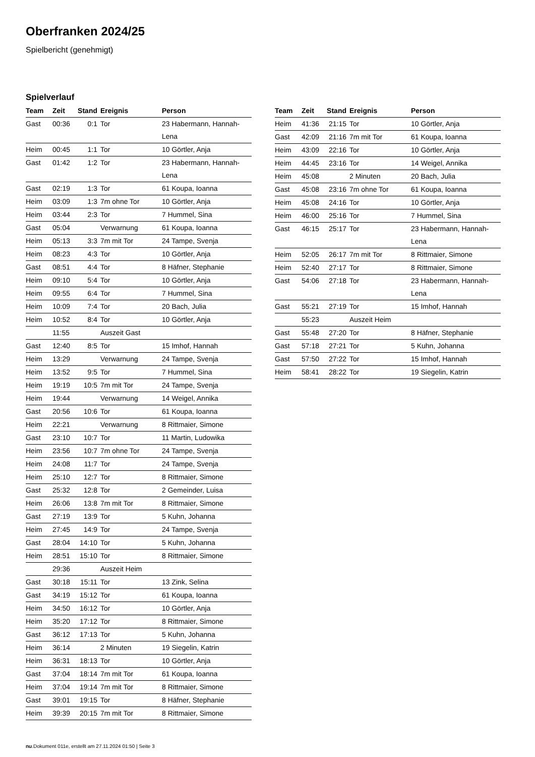Oberfranken 2024/25
Spielbericht (genehmigt)
Spielverlauf
| Team | Zeit | Stand | Ereignis | Person |
| --- | --- | --- | --- | --- |
| Gast | 00:36 | 0:1 | Tor | 23 Habermann, Hannah- Lena |
| Heim | 00:45 | 1:1 | Tor | 10 Görtler, Anja |
| Gast | 01:42 | 1:2 | Tor | 23 Habermann, Hannah- Lena |
| Gast | 02:19 | 1:3 | Tor | 61 Koupa, Ioanna |
| Heim | 03:09 | 1:3 | 7m ohne Tor | 10 Görtler, Anja |
| Heim | 03:44 | 2:3 | Tor | 7 Hummel, Sina |
| Gast | 05:04 | | Verwarnung | 61 Koupa, Ioanna |
| Heim | 05:13 | 3:3 | 7m mit Tor | 24 Tampe, Svenja |
| Heim | 08:23 | 4:3 | Tor | 10 Görtler, Anja |
| Gast | 08:51 | 4:4 | Tor | 8 Häfner, Stephanie |
| Heim | 09:10 | 5:4 | Tor | 10 Görtler, Anja |
| Heim | 09:55 | 6:4 | Tor | 7 Hummel, Sina |
| Heim | 10:09 | 7:4 | Tor | 20 Bach, Julia |
| Heim | 10:52 | 8:4 | Tor | 10 Görtler, Anja |
| | 11:55 | | Auszeit Gast | |
| Gast | 12:40 | 8:5 | Tor | 15 Imhof, Hannah |
| Heim | 13:29 | | Verwarnung | 24 Tampe, Svenja |
| Heim | 13:52 | 9:5 | Tor | 7 Hummel, Sina |
| Heim | 19:19 | 10:5 | 7m mit Tor | 24 Tampe, Svenja |
| Heim | 19:44 | | Verwarnung | 14 Weigel, Annika |
| Gast | 20:56 | 10:6 | Tor | 61 Koupa, Ioanna |
| Heim | 22:21 | | Verwarnung | 8 Rittmaier, Simone |
| Gast | 23:10 | 10:7 | Tor | 11 Martin, Ludowika |
| Heim | 23:56 | 10:7 | 7m ohne Tor | 24 Tampe, Svenja |
| Heim | 24:08 | 11:7 | Tor | 24 Tampe, Svenja |
| Heim | 25:10 | 12:7 | Tor | 8 Rittmaier, Simone |
| Gast | 25:32 | 12:8 | Tor | 2 Gemeinder, Luisa |
| Heim | 26:06 | 13:8 | 7m mit Tor | 8 Rittmaier, Simone |
| Gast | 27:19 | 13:9 | Tor | 5 Kuhn, Johanna |
| Heim | 27:45 | 14:9 | Tor | 24 Tampe, Svenja |
| Gast | 28:04 | 14:10 | Tor | 5 Kuhn, Johanna |
| Heim | 28:51 | 15:10 | Tor | 8 Rittmaier, Simone |
| | 29:36 | | Auszeit Heim | |
| Gast | 30:18 | 15:11 | Tor | 13 Zink, Selina |
| Gast | 34:19 | 15:12 | Tor | 61 Koupa, Ioanna |
| Heim | 34:50 | 16:12 | Tor | 10 Görtler, Anja |
| Heim | 35:20 | 17:12 | Tor | 8 Rittmaier, Simone |
| Gast | 36:12 | 17:13 | Tor | 5 Kuhn, Johanna |
| Heim | 36:14 | | 2 Minuten | 19 Siegelin, Katrin |
| Heim | 36:31 | 18:13 | Tor | 10 Görtler, Anja |
| Gast | 37:04 | 18:14 | 7m mit Tor | 61 Koupa, Ioanna |
| Heim | 37:04 | 19:14 | 7m mit Tor | 8 Rittmaier, Simone |
| Gast | 39:01 | 19:15 | Tor | 8 Häfner, Stephanie |
| Heim | 39:39 | 20:15 | 7m mit Tor | 8 Rittmaier, Simone |
| Team | Zeit | Stand | Ereignis | Person |
| --- | --- | --- | --- | --- |
| Heim | 41:36 | 21:15 | Tor | 10 Görtler, Anja |
| Gast | 42:09 | 21:16 | 7m mit Tor | 61 Koupa, Ioanna |
| Heim | 43:09 | 22:16 | Tor | 10 Görtler, Anja |
| Heim | 44:45 | 23:16 | Tor | 14 Weigel, Annika |
| Heim | 45:08 | | 2 Minuten | 20 Bach, Julia |
| Gast | 45:08 | 23:16 | 7m ohne Tor | 61 Koupa, Ioanna |
| Heim | 45:08 | 24:16 | Tor | 10 Görtler, Anja |
| Heim | 46:00 | 25:16 | Tor | 7 Hummel, Sina |
| Gast | 46:15 | 25:17 | Tor | 23 Habermann, Hannah- Lena |
| Heim | 52:05 | 26:17 | 7m mit Tor | 8 Rittmaier, Simone |
| Heim | 52:40 | 27:17 | Tor | 8 Rittmaier, Simone |
| Gast | 54:06 | 27:18 | Tor | 23 Habermann, Hannah- Lena |
| Gast | 55:21 | 27:19 | Tor | 15 Imhof, Hannah |
| | 55:23 | | Auszeit Heim | |
| Gast | 55:48 | 27:20 | Tor | 8 Häfner, Stephanie |
| Gast | 57:18 | 27:21 | Tor | 5 Kuhn, Johanna |
| Gast | 57:50 | 27:22 | Tor | 15 Imhof, Hannah |
| Heim | 58:41 | 28:22 | Tor | 19 Siegelin, Katrin |
nu.Dokument 011e, erstellt am 27.11.2024 01:50 | Seite 3